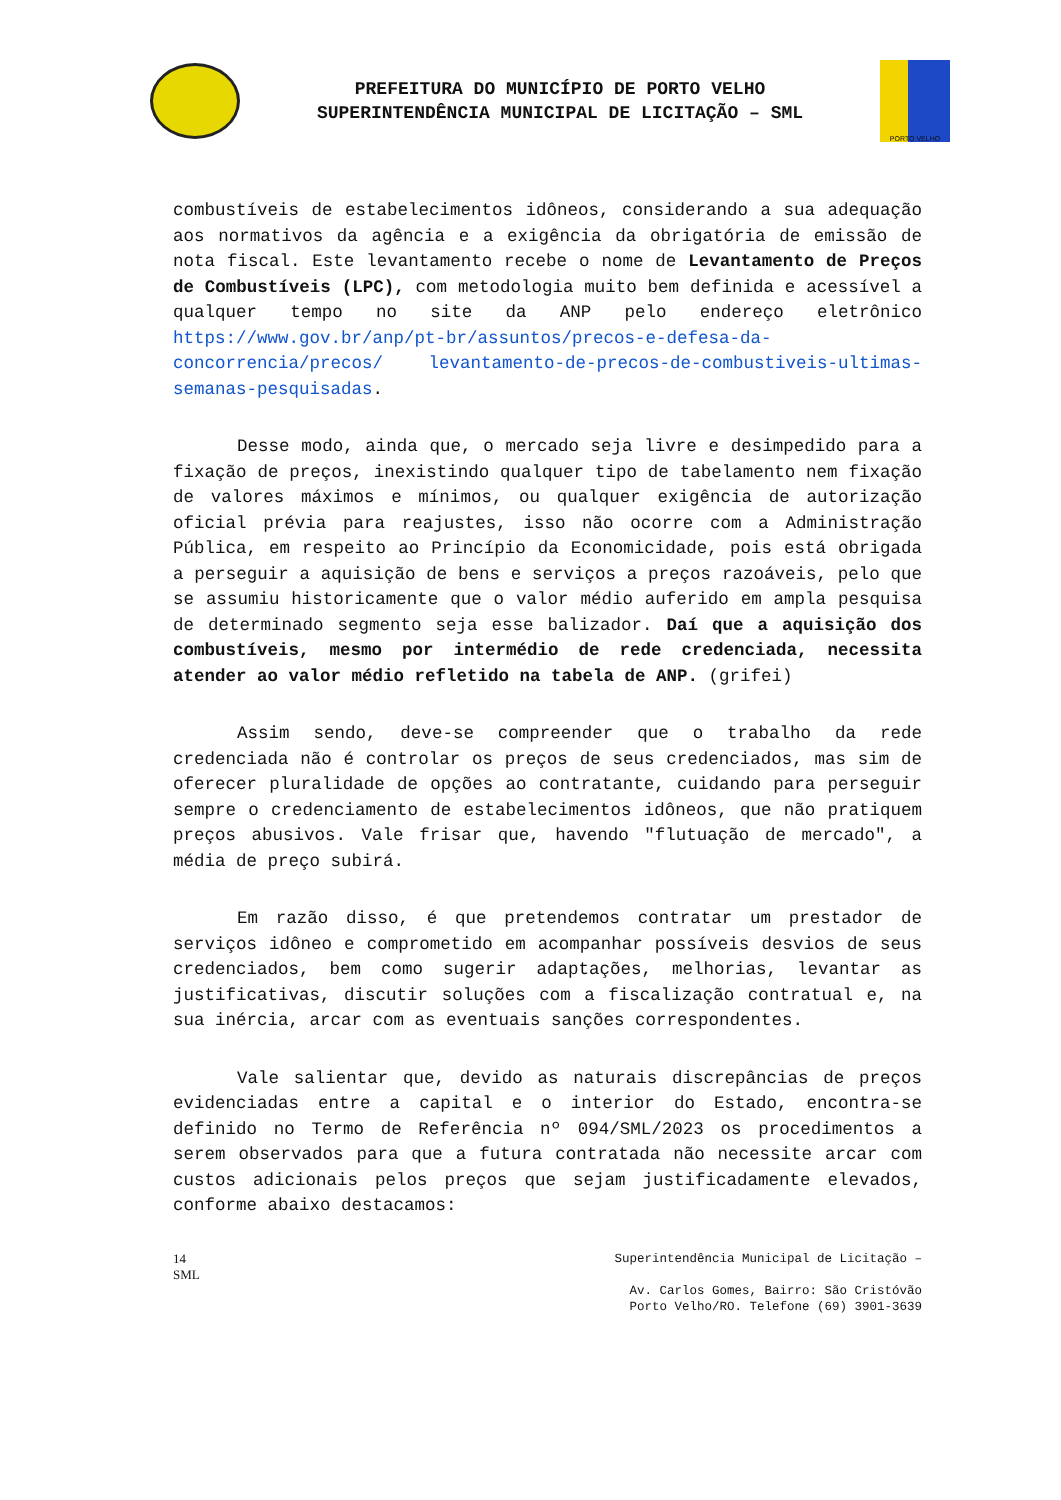PREFEITURA DO MUNICÍPIO DE PORTO VELHO
SUPERINTENDÊNCIA MUNICIPAL DE LICITAÇÃO – SML
PORTO VELHO
combustíveis de estabelecimentos idôneos, considerando a sua adequação aos normativos da agência e a exigência da obrigatória de emissão de nota fiscal. Este levantamento recebe o nome de Levantamento de Preços de Combustíveis (LPC), com metodologia muito bem definida e acessível a qualquer tempo no site da ANP pelo endereço eletrônico https://www.gov.br/anp/pt-br/assuntos/precos-e-defesa-da-concorrencia/precos/ levantamento-de-precos-de-combustiveis-ultimas-semanas-pesquisadas.
Desse modo, ainda que, o mercado seja livre e desimpedido para a fixação de preços, inexistindo qualquer tipo de tabelamento nem fixação de valores máximos e mínimos, ou qualquer exigência de autorização oficial prévia para reajustes, isso não ocorre com a Administração Pública, em respeito ao Princípio da Economicidade, pois está obrigada a perseguir a aquisição de bens e serviços a preços razoáveis, pelo que se assumiu historicamente que o valor médio auferido em ampla pesquisa de determinado segmento seja esse balizador. Daí que a aquisição dos combustíveis, mesmo por intermédio de rede credenciada, necessita atender ao valor médio refletido na tabela de ANP. (grifei)
Assim sendo, deve-se compreender que o trabalho da rede credenciada não é controlar os preços de seus credenciados, mas sim de oferecer pluralidade de opções ao contratante, cuidando para perseguir sempre o credenciamento de estabelecimentos idôneos, que não pratiquem preços abusivos. Vale frisar que, havendo "flutuação de mercado", a média de preço subirá.
Em razão disso, é que pretendemos contratar um prestador de serviços idôneo e comprometido em acompanhar possíveis desvios de seus credenciados, bem como sugerir adaptações, melhorias, levantar as justificativas, discutir soluções com a fiscalização contratual e, na sua inércia, arcar com as eventuais sanções correspondentes.
Vale salientar que, devido as naturais discrepâncias de preços evidenciadas entre a capital e o interior do Estado, encontra-se definido no Termo de Referência nº 094/SML/2023 os procedimentos a serem observados para que a futura contratada não necessite arcar com custos adicionais pelos preços que sejam justificadamente elevados, conforme abaixo destacamos:
14
SML
Superintendência Municipal de Licitação –
Av. Carlos Gomes, Bairro: São Cristóvão
Porto Velho/RO. Telefone (69) 3901-3639